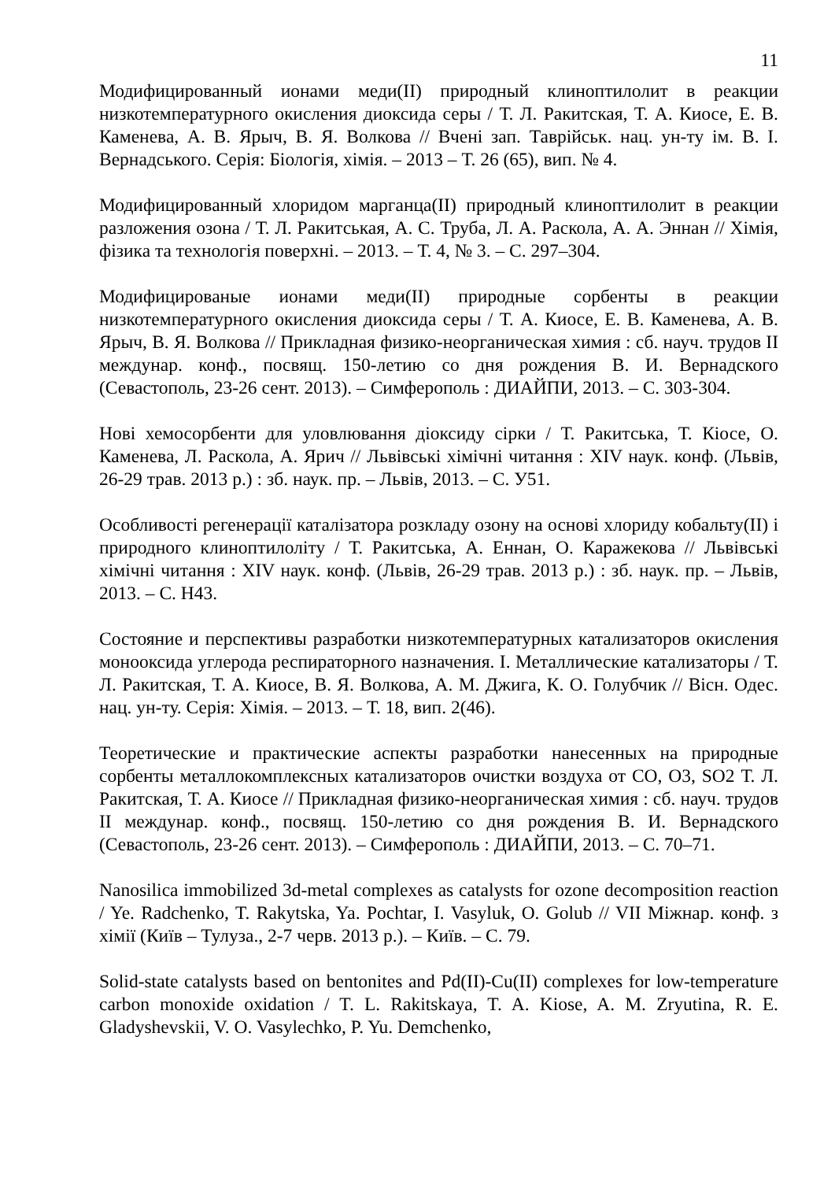11
Модифицированный ионами меди(II) природный клиноптилолит в реакции низкотемпературного окисления диоксида серы / Т. Л. Ракитская, Т. А. Киосе, Е. В. Каменева, А. В. Ярыч, В. Я. Волкова // Вчені зап. Таврійськ. нац. ун-ту ім. В. І. Вернадського. Серія: Біологія, хімія. – 2013 – Т. 26 (65), вип. № 4.
Модифицированный хлоридом марганца(II) природный клиноптилолит в реакции разложения озона / Т. Л. Ракитськая, А. С. Труба, Л. А. Раскола, А. А. Эннан // Хімія, фізика та технологія поверхні. – 2013. – Т. 4, № 3. – С. 297–304.
Модифицированые ионами меди(II) природные сорбенты в реакции низкотемпературного окисления диоксида серы / Т. А. Киосе, Е. В. Каменева, А. В. Ярыч, В. Я. Волкова // Прикладная физико-неорганическая химия : сб. науч. трудов II междунар. конф., посвящ. 150-летию со дня рождения В. И. Вернадского (Севастополь, 23-26 сент. 2013). – Симферополь : ДИАЙПИ, 2013. – С. 303-304.
Нові хемосорбенти для уловлювання діоксиду сірки / Т. Ракитська, Т. Кіосе, О. Каменева, Л. Раскола, А. Ярич // Львівські хімічні читання : XIV наук. конф. (Львів, 26-29 трав. 2013 р.) : зб. наук. пр. – Львів, 2013. – С. У51.
Особливості регенерації каталізатора розкладу озону на основі хлориду кобальту(II) і природного клиноптилоліту / Т. Ракитська, А. Еннан, О. Каражекова // Львівські хімічні читання : XIV наук. конф. (Львів, 26-29 трав. 2013 р.) : зб. наук. пр. – Львів, 2013. – С. Н43.
Состояние и перспективы разработки низкотемпературных катализаторов окисления монооксида углерода респираторного назначения. I. Металлические катализаторы / Т. Л. Ракитская, Т. А. Киосе, В. Я. Волкова, А. М. Джига, К. О. Голубчик // Вісн. Одес. нац. ун-ту. Серія: Хімія. – 2013. – Т. 18, вип. 2(46).
Теоретические и практические аспекты разработки нанесенных на природные сорбенты металлокомплексных катализаторов очистки воздуха от СО, О3, SO2 Т. Л. Ракитская, Т. А. Киосе // Прикладная физико-неорганическая химия : сб. науч. трудов II междунар. конф., посвящ. 150-летию со дня рождения В. И. Вернадского (Севастополь, 23-26 сент. 2013). – Симферополь : ДИАЙПИ, 2013. – С. 70–71.
Nanosilica immobilized 3d-metal complexes as catalysts for ozone decomposition reaction / Ye. Radchenko, T. Rakytska, Ya. Pochtar, I. Vasyluk, O. Golub // VII Міжнар. конф. з хімії (Київ – Тулуза., 2-7 черв. 2013 р.). – Київ. – С. 79.
Solid-state catalysts based on bentonites and Pd(II)-Cu(II) complexes for low-temperature carbon monoxide oxidation / T. L. Rakitskaya, T. A. Kiose, A. M. Zryutina, R. E. Gladyshevskii, V. O. Vasylechko, P. Yu. Demchenko,